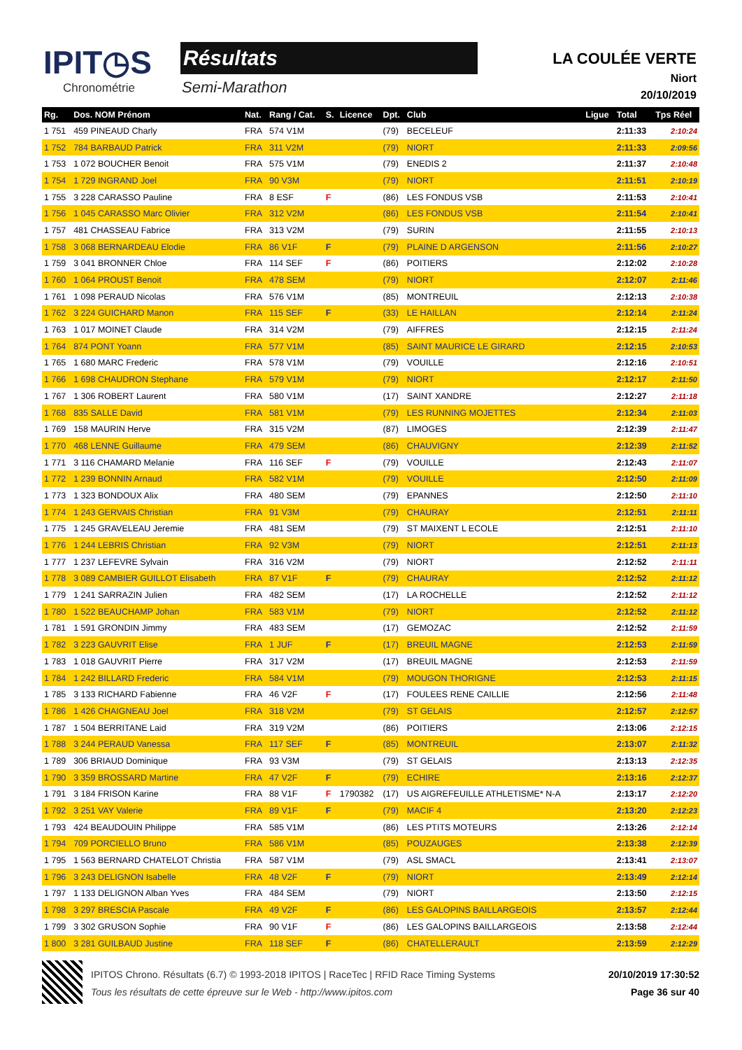IPIT◷S
Chronométrie
Résultats
Semi-Marathon
LA COULÉE VERTE
Niort
20/10/2019
| Rg. | Dos. NOM Prénom | Nat. | Rang / Cat. | S. | Licence | Dpt. | Club | Ligue | Total | Tps Réel |
| --- | --- | --- | --- | --- | --- | --- | --- | --- | --- | --- |
| 1 751 | 459 PINEAUD Charly | FRA | 574 V1M | | | (79) | BECELEUF | | 2:11:33 | 2:10:24 |
| 1 752 | 784 BARBAUD Patrick | FRA | 311 V2M | | | (79) | NIORT | | 2:11:33 | 2:09:56 |
| 1 753 | 1 072 BOUCHER Benoit | FRA | 575 V1M | | | (79) | ENEDIS 2 | | 2:11:37 | 2:10:48 |
| 1 754 | 1 729 INGRAND Joel | FRA | 90 V3M | | | (79) | NIORT | | 2:11:51 | 2:10:19 |
| 1 755 | 3 228 CARASSO Pauline | FRA | 8 ESF | F | | (86) | LES FONDUS VSB | | 2:11:53 | 2:10:41 |
| 1 756 | 1 045 CARASSO Marc Olivier | FRA | 312 V2M | | | (86) | LES FONDUS VSB | | 2:11:54 | 2:10:41 |
| 1 757 | 481 CHASSEAU Fabrice | FRA | 313 V2M | | | (79) | SURIN | | 2:11:55 | 2:10:13 |
| 1 758 | 3 068 BERNARDEAU Elodie | FRA | 86 V1F | F | | (79) | PLAINE D ARGENSON | | 2:11:56 | 2:10:27 |
| 1 759 | 3 041 BRONNER Chloe | FRA | 114 SEF | F | | (86) | POITIERS | | 2:12:02 | 2:10:28 |
| 1 760 | 1 064 PROUST Benoit | FRA | 478 SEM | | | (79) | NIORT | | 2:12:07 | 2:11:46 |
| 1 761 | 1 098 PERAUD Nicolas | FRA | 576 V1M | | | (85) | MONTREUIL | | 2:12:13 | 2:10:38 |
| 1 762 | 3 224 GUICHARD Manon | FRA | 115 SEF | F | | (33) | LE HAILLAN | | 2:12:14 | 2:11:24 |
| 1 763 | 1 017 MOINET Claude | FRA | 314 V2M | | | (79) | AIFFRES | | 2:12:15 | 2:11:24 |
| 1 764 | 874 PONT Yoann | FRA | 577 V1M | | | (85) | SAINT MAURICE LE GIRARD | | 2:12:15 | 2:10:53 |
| 1 765 | 1 680 MARC Frederic | FRA | 578 V1M | | | (79) | VOUILLE | | 2:12:16 | 2:10:51 |
| 1 766 | 1 698 CHAUDRON Stephane | FRA | 579 V1M | | | (79) | NIORT | | 2:12:17 | 2:11:50 |
| 1 767 | 1 306 ROBERT Laurent | FRA | 580 V1M | | | (17) | SAINT XANDRE | | 2:12:27 | 2:11:18 |
| 1 768 | 835 SALLE David | FRA | 581 V1M | | | (79) | LES RUNNING MOJETTES | | 2:12:34 | 2:11:03 |
| 1 769 | 158 MAURIN Herve | FRA | 315 V2M | | | (87) | LIMOGES | | 2:12:39 | 2:11:47 |
| 1 770 | 468 LENNE Guillaume | FRA | 479 SEM | | | (86) | CHAUVIGNY | | 2:12:39 | 2:11:52 |
| 1 771 | 3 116 CHAMARD Melanie | FRA | 116 SEF | F | | (79) | VOUILLE | | 2:12:43 | 2:11:07 |
| 1 772 | 1 239 BONNIN Arnaud | FRA | 582 V1M | | | (79) | VOUILLE | | 2:12:50 | 2:11:09 |
| 1 773 | 1 323 BONDOUX Alix | FRA | 480 SEM | | | (79) | EPANNES | | 2:12:50 | 2:11:10 |
| 1 774 | 1 243 GERVAIS Christian | FRA | 91 V3M | | | (79) | CHAURAY | | 2:12:51 | 2:11:11 |
| 1 775 | 1 245 GRAVELEAU Jeremie | FRA | 481 SEM | | | (79) | ST MAIXENT L ECOLE | | 2:12:51 | 2:11:10 |
| 1 776 | 1 244 LEBRIS Christian | FRA | 92 V3M | | | (79) | NIORT | | 2:12:51 | 2:11:13 |
| 1 777 | 1 237 LEFEVRE Sylvain | FRA | 316 V2M | | | (79) | NIORT | | 2:12:52 | 2:11:11 |
| 1 778 | 3 089 CAMBIER GUILLOT Elisabeth | FRA | 87 V1F | F | | (79) | CHAURAY | | 2:12:52 | 2:11:12 |
| 1 779 | 1 241 SARRAZIN Julien | FRA | 482 SEM | | | (17) | LA ROCHELLE | | 2:12:52 | 2:11:12 |
| 1 780 | 1 522 BEAUCHAMP Johan | FRA | 583 V1M | | | (79) | NIORT | | 2:12:52 | 2:11:12 |
| 1 781 | 1 591 GRONDIN Jimmy | FRA | 483 SEM | | | (17) | GEMOZAC | | 2:12:52 | 2:11:59 |
| 1 782 | 3 223 GAUVRIT Elise | FRA | 1 JUF | F | | (17) | BREUIL MAGNE | | 2:12:53 | 2:11:59 |
| 1 783 | 1 018 GAUVRIT Pierre | FRA | 317 V2M | | | (17) | BREUIL MAGNE | | 2:12:53 | 2:11:59 |
| 1 784 | 1 242 BILLARD Frederic | FRA | 584 V1M | | | (79) | MOUGON THORIGNE | | 2:12:53 | 2:11:15 |
| 1 785 | 3 133 RICHARD Fabienne | FRA | 46 V2F | F | | (17) | FOULEES RENE CAILLIE | | 2:12:56 | 2:11:48 |
| 1 786 | 1 426 CHAIGNEAU Joel | FRA | 318 V2M | | | (79) | ST GELAIS | | 2:12:57 | 2:12:57 |
| 1 787 | 1 504 BERRITANE Laid | FRA | 319 V2M | | | (86) | POITIERS | | 2:13:06 | 2:12:15 |
| 1 788 | 3 244 PERAUD Vanessa | FRA | 117 SEF | F | | (85) | MONTREUIL | | 2:13:07 | 2:11:32 |
| 1 789 | 306 BRIAUD Dominique | FRA | 93 V3M | | | (79) | ST GELAIS | | 2:13:13 | 2:12:35 |
| 1 790 | 3 359 BROSSARD Martine | FRA | 47 V2F | F | | (79) | ECHIRE | | 2:13:16 | 2:12:37 |
| 1 791 | 3 184 FRISON Karine | FRA | 88 V1F | F | 1790382 | (17) | US AIGREFEUILLE ATHLETISME* N-A | | 2:13:17 | 2:12:20 |
| 1 792 | 3 251 VAY Valerie | FRA | 89 V1F | F | | (79) | MACIF 4 | | 2:13:20 | 2:12:23 |
| 1 793 | 424 BEAUDOUIN Philippe | FRA | 585 V1M | | | (86) | LES PTITS MOTEURS | | 2:13:26 | 2:12:14 |
| 1 794 | 709 PORCIELLO Bruno | FRA | 586 V1M | | | (85) | POUZAUGES | | 2:13:38 | 2:12:39 |
| 1 795 | 1 563 BERNARD CHATELOT Christia | FRA | 587 V1M | | | (79) | ASL SMACL | | 2:13:41 | 2:13:07 |
| 1 796 | 3 243 DELIGNON Isabelle | FRA | 48 V2F | F | | (79) | NIORT | | 2:13:49 | 2:12:14 |
| 1 797 | 1 133 DELIGNON Alban Yves | FRA | 484 SEM | | | (79) | NIORT | | 2:13:50 | 2:12:15 |
| 1 798 | 3 297 BRESCIA Pascale | FRA | 49 V2F | F | | (86) | LES GALOPINS BAILLARGEOIS | | 2:13:57 | 2:12:44 |
| 1 799 | 3 302 GRUSON Sophie | FRA | 90 V1F | F | | (86) | LES GALOPINS BAILLARGEOIS | | 2:13:58 | 2:12:44 |
| 1 800 | 3 281 GUILBAUD Justine | FRA | 118 SEF | F | | (86) | CHATELLERAULT | | 2:13:59 | 2:12:29 |
IPITOS Chrono. Résultats (6.7) © 1993-2018 IPITOS | RaceTec | RFID Race Timing Systems
Tous les résultats de cette épreuve sur le Web - http://www.ipitos.com
20/10/2019 17:30:52
Page 36 sur 40